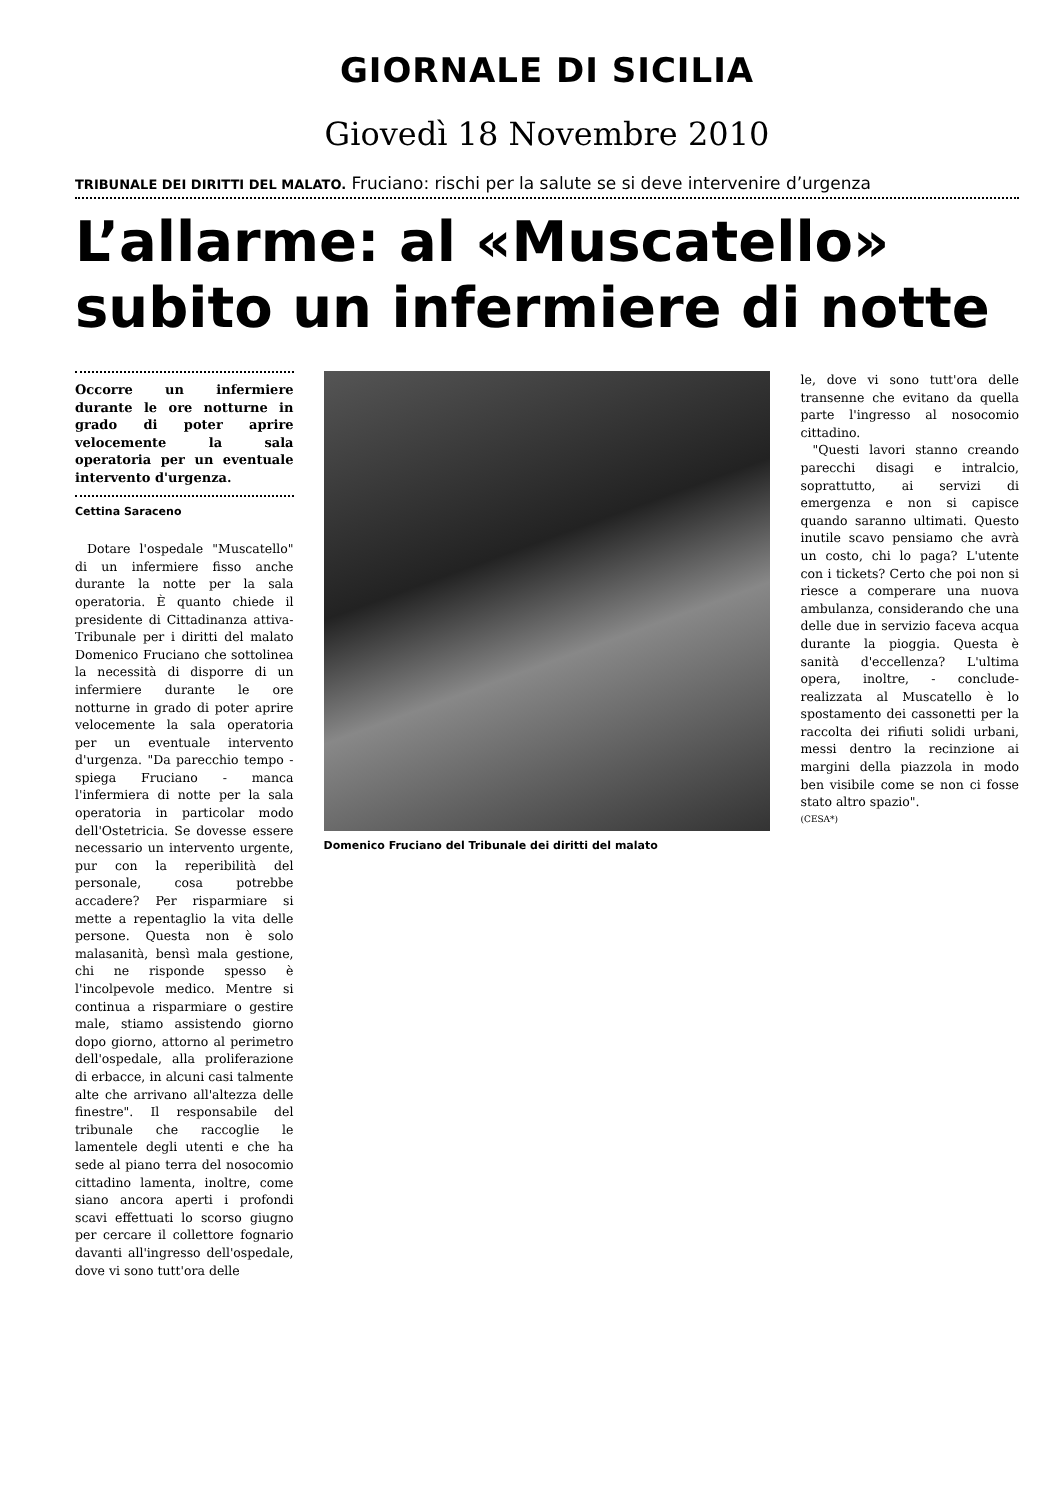GIORNALE DI SICILIA
Giovedì 18 Novembre 2010
TRIBUNALE DEI DIRITTI DEL MALATO. Fruciano: rischi per la salute se si deve intervenire d’urgenza
L’allarme: al «Muscatello» subito un infermiere di notte
Occorre un infermiere durante le ore notturne in grado di poter aprire velocemente la sala operatoria per un eventuale intervento d'urgenza.
Cettina Saraceno
Dotare l'ospedale "Muscatello" di un infermiere fisso anche durante la notte per la sala operatoria. È quanto chiede il presidente di Cittadinanza attiva- Tribunale per i diritti del malato Domenico Fruciano che sottolinea la necessità di disporre di un infermiere durante le ore notturne in grado di poter aprire velocemente la sala operatoria per un eventuale intervento d'urgenza. "Da parecchio tempo - spiega Fruciano - manca l'infermiera di notte per la sala operatoria in particolar modo dell'Ostetricia. Se dovesse essere necessario un intervento urgente, pur con la reperibilità del personale, cosa potrebbe accadere? Per risparmiare si mette a repentaglio la vita delle persone. Questa non è solo malasanità, bensì mala gestione, chi ne risponde spesso è l'incolpevole medico. Mentre si continua a risparmiare o gestire male, stiamo assistendo giorno dopo giorno, attorno al perimetro dell'ospedale, alla proliferazione di erbacce, in alcuni casi talmente alte che arrivano all'altezza delle finestre". Il responsabile del tribunale che raccoglie le lamentele degli utenti e che ha sede al piano terra del nosocomio cittadino lamenta, inoltre, come siano ancora aperti i profondi scavi effettuati lo scorso giugno per cercare il collettore fognario davanti all'ingresso dell'ospedale, dove vi sono tutt'ora delle
Domenico Fruciano del Tribunale dei diritti del malato
le, dove vi sono tutt'ora delle transenne che evitano da quella parte l'ingresso al nosocomio cittadino.
"Questi lavori stanno creando parecchi disagi e intralcio, soprattutto, ai servizi di emergenza e non si capisce quando saranno ultimati. Questo inutile scavo pensiamo che avrà un costo, chi lo paga? L'utente con i tickets? Certo che poi non si riesce a comperare una nuova ambulanza, considerando che una delle due in servizio faceva acqua durante la pioggia. Questa è sanità d'eccellenza? L'ultima opera, inoltre, - conclude- realizzata al Muscatello è lo spostamento dei cassonetti per la raccolta dei rifiuti solidi urbani, messi dentro la recinzione ai margini della piazzola in modo ben visibile come se non ci fosse stato altro spazio".
(CESA*)